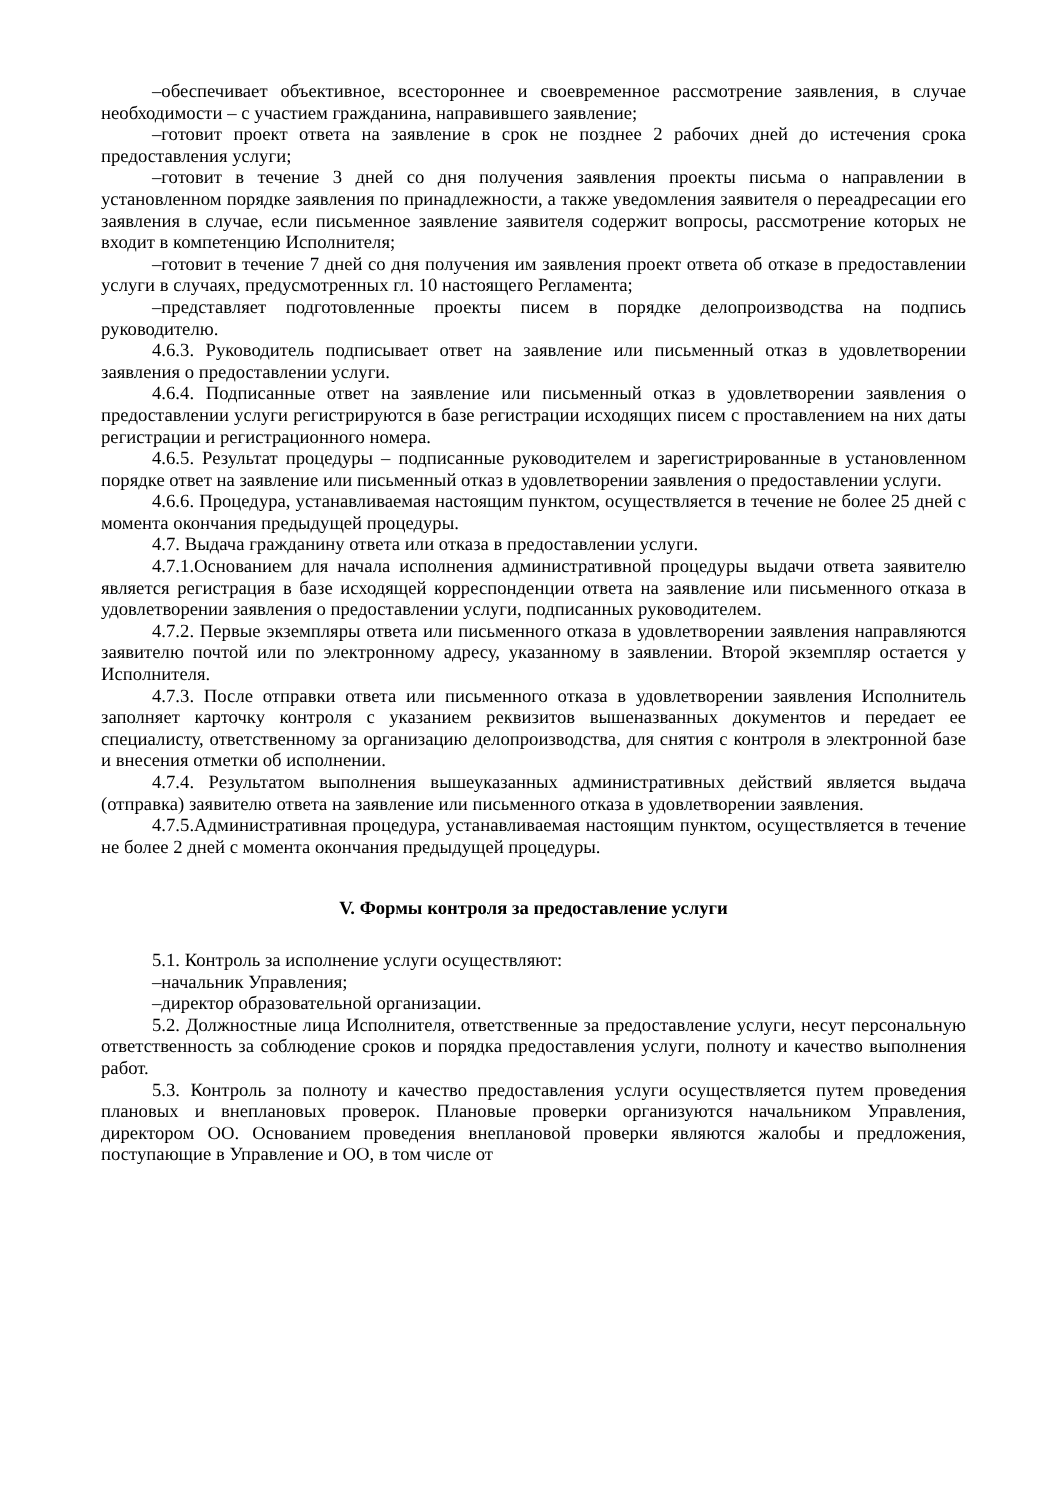–обеспечивает объективное, всестороннее и своевременное рассмотрение заявления, в случае необходимости – с участием гражданина, направившего заявление;
–готовит проект ответа на заявление в срок не позднее 2 рабочих дней до истечения срока предоставления услуги;
–готовит в течение 3 дней со дня получения заявления проекты письма о направлении в установленном порядке заявления по принадлежности, а также уведомления заявителя о переадресации его заявления в случае, если письменное заявление заявителя содержит вопросы, рассмотрение которых не входит в компетенцию Исполнителя;
–готовит в течение 7 дней со дня получения им заявления проект ответа об отказе в предоставлении услуги в случаях, предусмотренных гл. 10 настоящего Регламента;
–представляет подготовленные проекты писем в порядке делопроизводства на подпись руководителю.
4.6.3. Руководитель подписывает ответ на заявление или письменный отказ в удовлетворении заявления о предоставлении услуги.
4.6.4. Подписанные ответ на заявление или письменный отказ в удовлетворении заявления о предоставлении услуги регистрируются в базе регистрации исходящих писем с проставлением на них даты регистрации и регистрационного номера.
4.6.5. Результат процедуры – подписанные руководителем и зарегистрированные в установленном порядке ответ на заявление или письменный отказ в удовлетворении заявления о предоставлении услуги.
4.6.6. Процедура, устанавливаемая настоящим пунктом, осуществляется в течение не более 25 дней с момента окончания предыдущей процедуры.
4.7. Выдача гражданину ответа или отказа в предоставлении услуги.
4.7.1.Основанием для начала исполнения административной процедуры выдачи ответа заявителю является регистрация в базе исходящей корреспонденции ответа на заявление или письменного отказа в удовлетворении заявления о предоставлении услуги, подписанных руководителем.
4.7.2. Первые экземпляры ответа или письменного отказа в удовлетворении заявления направляются заявителю почтой или по электронному адресу, указанному в заявлении. Второй экземпляр остается у Исполнителя.
4.7.3. После отправки ответа или письменного отказа в удовлетворении заявления Исполнитель заполняет карточку контроля с указанием реквизитов вышеназванных документов и передает ее специалисту, ответственному за организацию делопроизводства, для снятия с контроля в электронной базе и внесения отметки об исполнении.
4.7.4. Результатом выполнения вышеуказанных административных действий является выдача (отправка) заявителю ответа на заявление или письменного отказа в удовлетворении заявления.
4.7.5.Административная процедура, устанавливаемая настоящим пунктом, осуществляется в течение не более 2 дней с момента окончания предыдущей процедуры.
V. Формы контроля за предоставление услуги
5.1. Контроль за исполнение услуги осуществляют:
–начальник Управления;
–директор образовательной организации.
5.2. Должностные лица Исполнителя, ответственные за предоставление услуги, несут персональную ответственность за соблюдение сроков и порядка предоставления услуги, полноту и качество выполнения работ.
5.3. Контроль за полноту и качество предоставления услуги осуществляется путем проведения плановых и внеплановых проверок. Плановые проверки организуются начальником Управления, директором ОО. Основанием проведения внеплановой проверки являются жалобы и предложения, поступающие в Управление и ОО, в том числе от